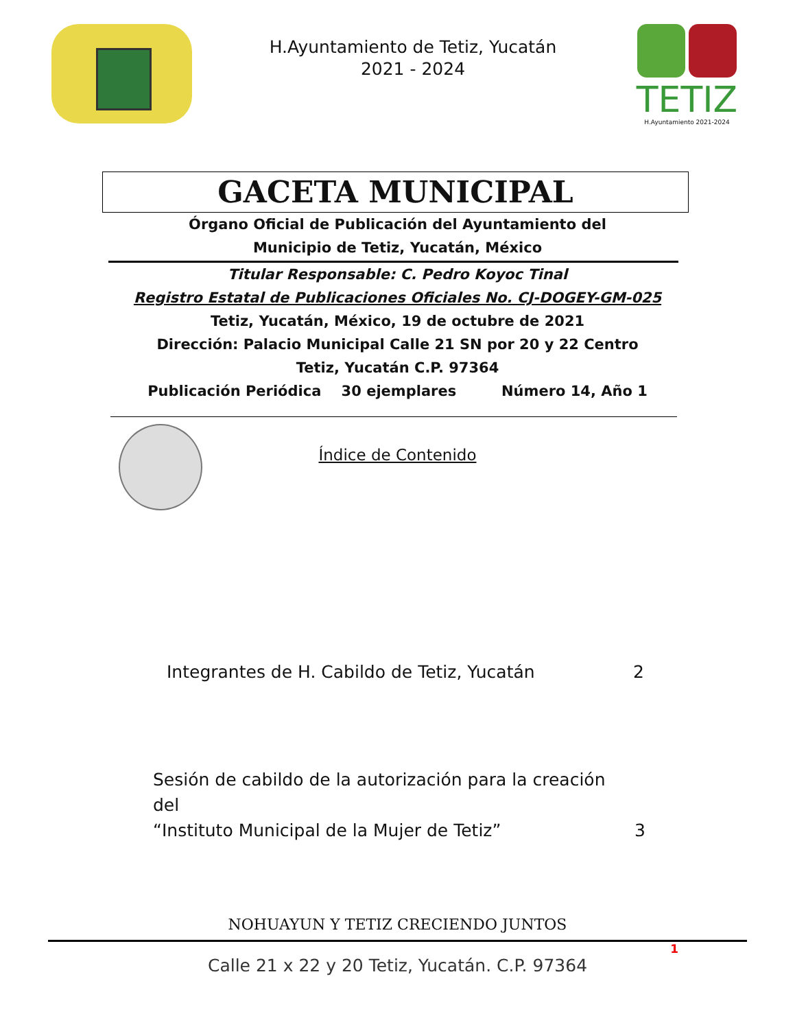H.Ayuntamiento de Tetiz, Yucatán
2021 - 2024
TETIZ
H.Ayuntamiento 2021-2024
GACETA MUNICIPAL
Órgano Oficial de Publicación del Ayuntamiento del
Municipio de Tetiz, Yucatán, México
Titular Responsable: C. Pedro Koyoc Tinal
Registro Estatal de Publicaciones Oficiales No. CJ-DOGEY-GM-025
Tetiz, Yucatán, México, 19 de octubre de 2021
Dirección: Palacio Municipal Calle 21 SN por 20 y 22 Centro
Tetiz, Yucatán C.P. 97364
Publicación Periódica 30 ejemplares Número 14, Año 1
Índice de Contenido
Integrantes de H. Cabildo de Tetiz, Yucatán 2
Sesión de cabildo de la autorización para la creación del
“Instituto Municipal de la Mujer de Tetiz” 3
NOHUAYUN Y TETIZ CRECIENDO JUNTOS
1
Calle 21 x 22 y 20 Tetiz, Yucatán. C.P. 97364